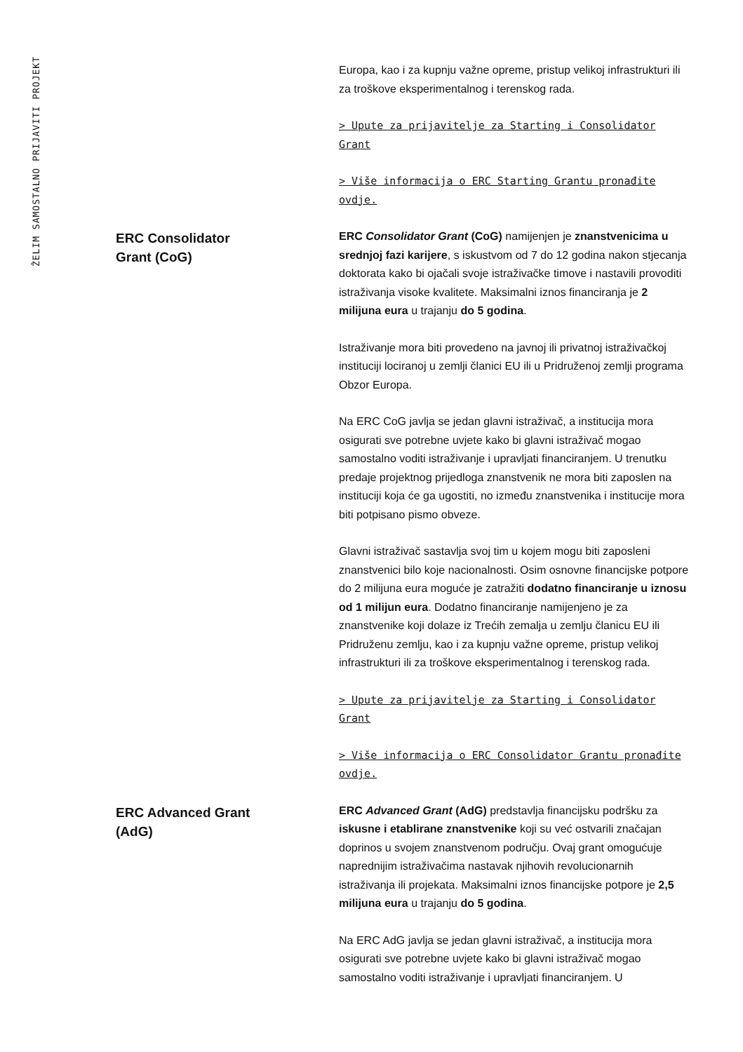ŽELIM SAMOSTALNO PRIJAVITI PROJEKT
Europa, kao i za kupnju važne opreme, pristup velikoj infrastrukturi ili za troškove eksperimentalnog i terenskog rada.
> Upute za prijavitelje za Starting i Consolidator Grant
> Više informacija o ERC Starting Grantu pronađite ovdje.
ERC Consolidator
Grant (CoG)
ERC Consolidator Grant (CoG) namijenjen je znanstvenicima u srednjoj fazi karijere, s iskustvom od 7 do 12 godina nakon stjecanja doktorata kako bi ojačali svoje istraživačke timove i nastavili provoditi istraživanja visoke kvalitete. Maksimalni iznos financiranja je 2 milijuna eura u trajanju do 5 godina.
Istraživanje mora biti provedeno na javnoj ili privatnoj istraživačkoj instituciji lociranoj u zemlji članici EU ili u Pridruženoj zemlji programa Obzor Europa.
Na ERC CoG javlja se jedan glavni istraživač, a institucija mora osigurati sve potrebne uvjete kako bi glavni istraživač mogao samostalno voditi istraživanje i upravljati financiranjem. U trenutku predaje projektnog prijedloga znanstvenik ne mora biti zaposlen na instituciji koja će ga ugostiti, no između znanstvenika i institucije mora biti potpisano pismo obveze.
Glavni istraživač sastavlja svoj tim u kojem mogu biti zaposleni znanstvenici bilo koje nacionalnosti. Osim osnovne financijske potpore do 2 milijuna eura moguće je zatražiti dodatno financiranje u iznosu od 1 milijun eura. Dodatno financiranje namijenjeno je za znanstvenike koji dolaze iz Trećih zemalja u zemlju članicu EU ili Pridruženu zemlju, kao i za kupnju važne opreme, pristup velikoj infrastrukturi ili za troškove eksperimentalnog i terenskog rada.
> Upute za prijavitelje za Starting i Consolidator Grant
> Više informacija o ERC Consolidator Grantu pronađite ovdje.
ERC Advanced Grant
(AdG)
ERC Advanced Grant (AdG) predstavlja financijsku podršku za iskusne i etablirane znanstvenike koji su već ostvarili značajan doprinos u svojem znanstvenom području. Ovaj grant omogućuje naprednijim istraživačima nastavak njihovih revolucionarnih istraživanja ili projekata. Maksimalni iznos financijske potpore je 2,5 milijuna eura u trajanju do 5 godina.
Na ERC AdG javlja se jedan glavni istraživač, a institucija mora osigurati sve potrebne uvjete kako bi glavni istraživač mogao samostalno voditi istraživanje i upravljati financiranjem. U